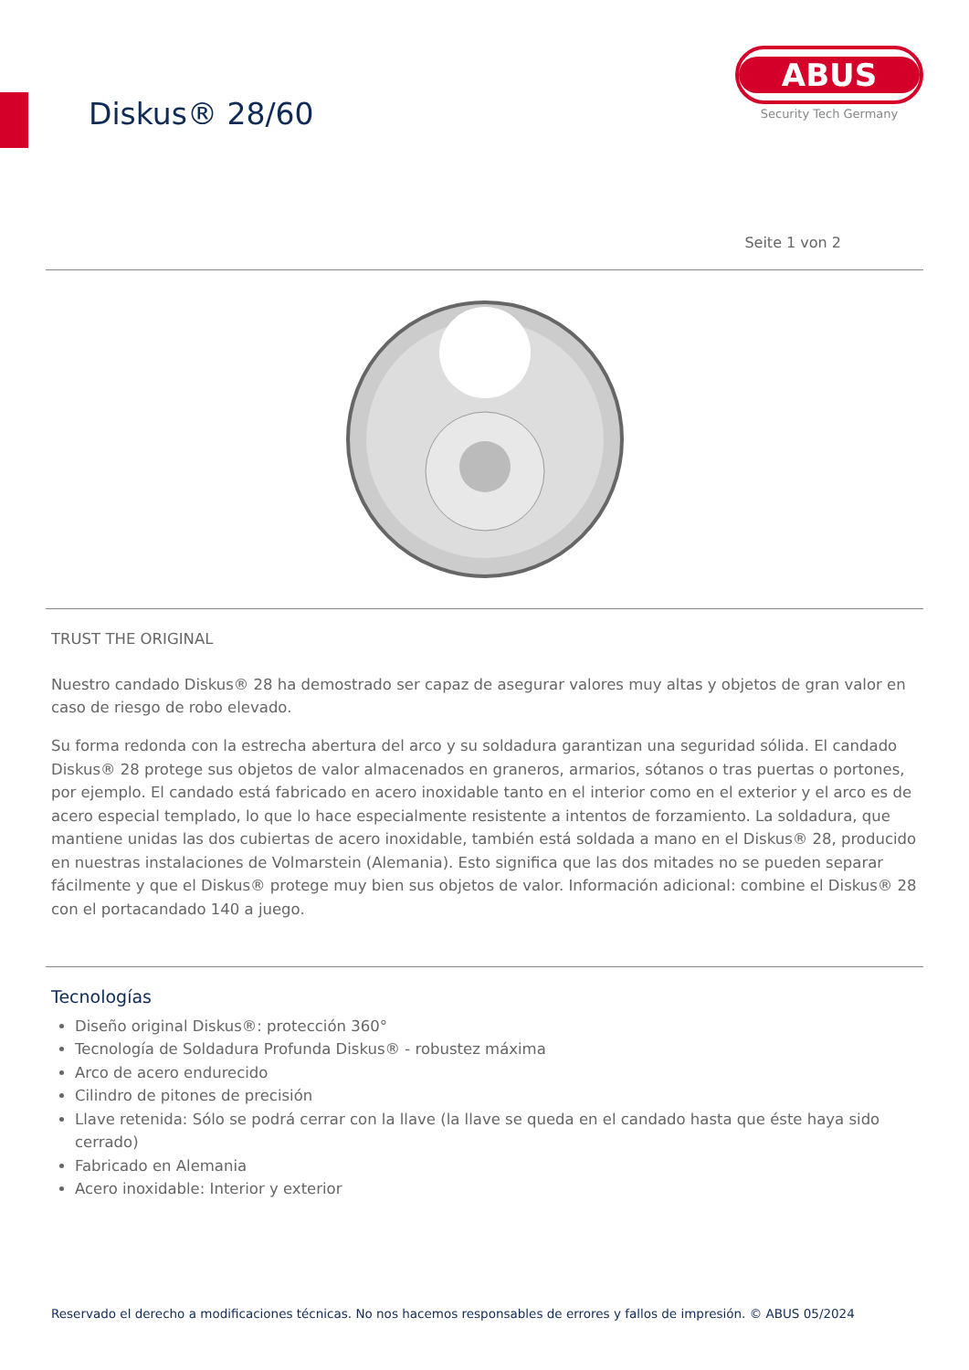Diskus® 28/60
ABUS
Security Tech Germany
Seite 1 von 2
TRUST THE ORIGINAL
Nuestro candado Diskus® 28 ha demostrado ser capaz de asegurar valores muy altas y objetos de gran valor en caso de riesgo de robo elevado.
Su forma redonda con la estrecha abertura del arco y su soldadura garantizan una seguridad sólida. El candado Diskus® 28 protege sus objetos de valor almacenados en graneros, armarios, sótanos o tras puertas o portones, por ejemplo. El candado está fabricado en acero inoxidable tanto en el interior como en el exterior y el arco es de acero especial templado, lo que lo hace especialmente resistente a intentos de forzamiento. La soldadura, que mantiene unidas las dos cubiertas de acero inoxidable, también está soldada a mano en el Diskus® 28, producido en nuestras instalaciones de Volmarstein (Alemania). Esto significa que las dos mitades no se pueden separar fácilmente y que el Diskus® protege muy bien sus objetos de valor. Información adicional: combine el Diskus® 28 con el portacandado 140 a juego.
Tecnologías
Diseño original Diskus®: protección 360°
Tecnología de Soldadura Profunda Diskus® - robustez máxima
Arco de acero endurecido
Cilindro de pitones de precisión
Llave retenida: Sólo se podrá cerrar con la llave (la llave se queda en el candado hasta que éste haya sido cerrado)
Fabricado en Alemania
Acero inoxidable: Interior y exterior
Reservado el derecho a modificaciones técnicas. No nos hacemos responsables de errores y fallos de impresión. © ABUS 05/2024